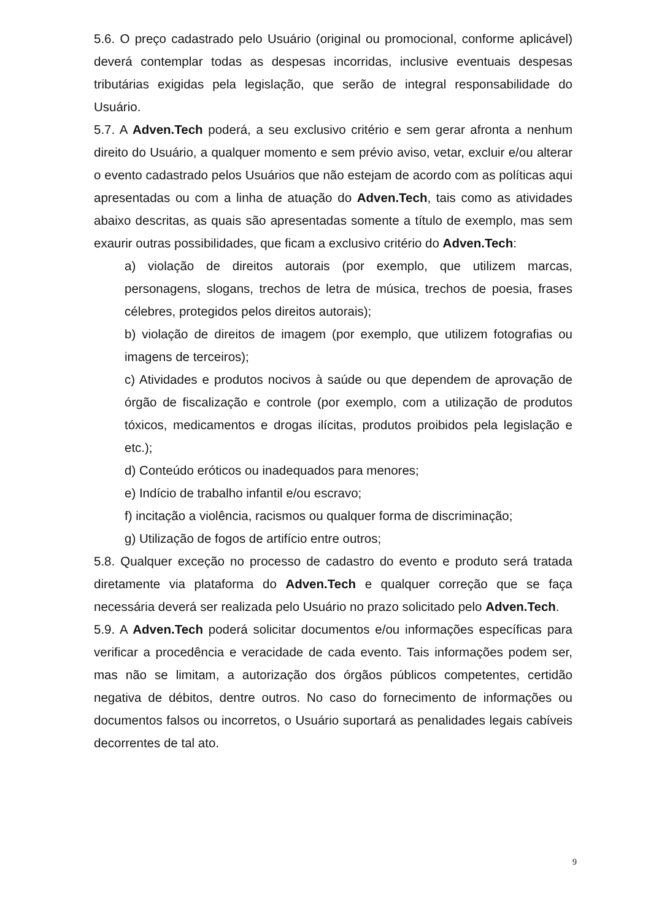5.6. O preço cadastrado pelo Usuário (original ou promocional, conforme aplicável) deverá contemplar todas as despesas incorridas, inclusive eventuais despesas tributárias exigidas pela legislação, que serão de integral responsabilidade do Usuário.
5.7. A Adven.Tech poderá, a seu exclusivo critério e sem gerar afronta a nenhum direito do Usuário, a qualquer momento e sem prévio aviso, vetar, excluir e/ou alterar o evento cadastrado pelos Usuários que não estejam de acordo com as políticas aqui apresentadas ou com a linha de atuação do Adven.Tech, tais como as atividades abaixo descritas, as quais são apresentadas somente a título de exemplo, mas sem exaurir outras possibilidades, que ficam a exclusivo critério do Adven.Tech:
a) violação de direitos autorais (por exemplo, que utilizem marcas, personagens, slogans, trechos de letra de música, trechos de poesia, frases célebres, protegidos pelos direitos autorais);
b) violação de direitos de imagem (por exemplo, que utilizem fotografias ou imagens de terceiros);
c) Atividades e produtos nocivos à saúde ou que dependem de aprovação de órgão de fiscalização e controle (por exemplo, com a utilização de produtos tóxicos, medicamentos e drogas ilícitas, produtos proibidos pela legislação e etc.);
d) Conteúdo eróticos ou inadequados para menores;
e) Indício de trabalho infantil e/ou escravo;
f) incitação a violência, racismos ou qualquer forma de discriminação;
g) Utilização de fogos de artifício entre outros;
5.8. Qualquer exceção no processo de cadastro do evento e produto será tratada diretamente via plataforma do Adven.Tech e qualquer correção que se faça necessária deverá ser realizada pelo Usuário no prazo solicitado pelo Adven.Tech.
5.9. A Adven.Tech poderá solicitar documentos e/ou informações específicas para verificar a procedência e veracidade de cada evento. Tais informações podem ser, mas não se limitam, a autorização dos órgãos públicos competentes, certidão negativa de débitos, dentre outros. No caso do fornecimento de informações ou documentos falsos ou incorretos, o Usuário suportará as penalidades legais cabíveis decorrentes de tal ato.
9